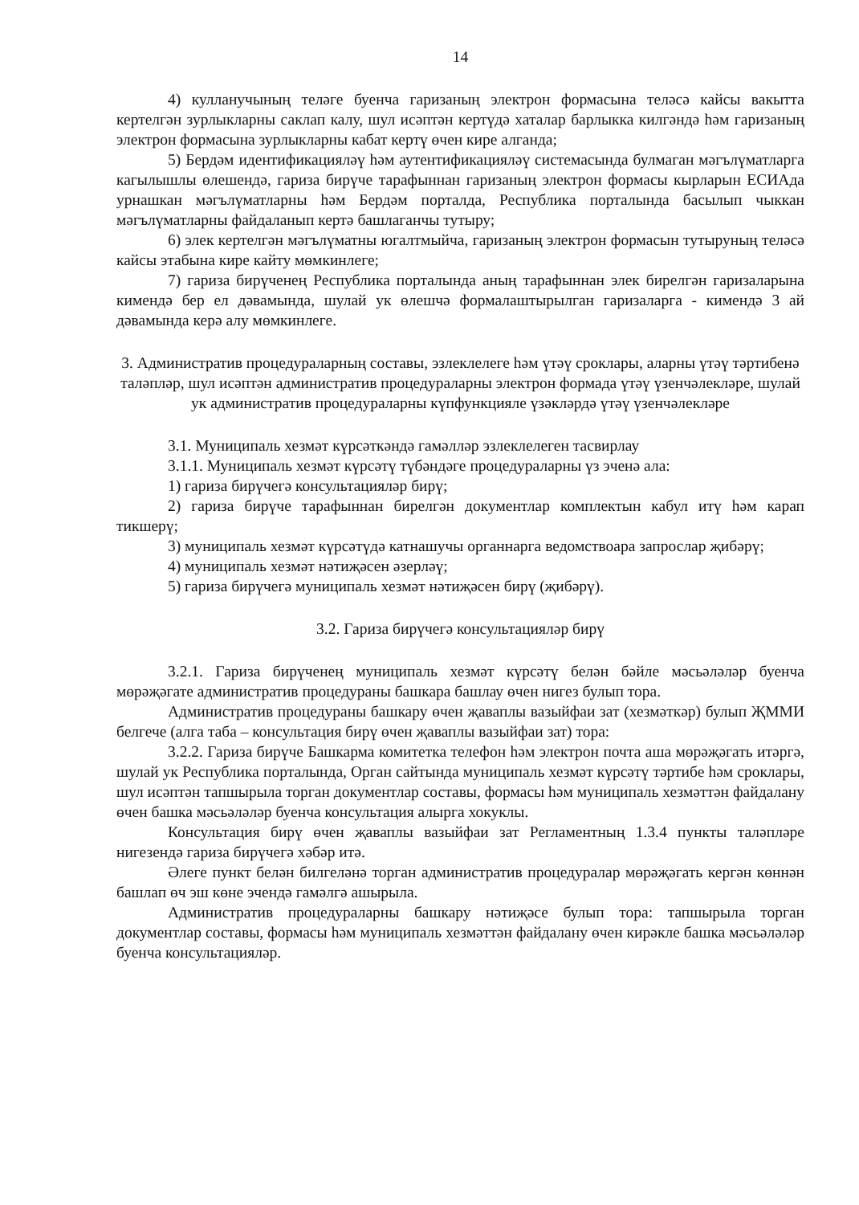14
4) кулланучының теләге буенча гаризаның электрон формасына теләсә кайсы вакытта кертелгән зурлыкларны саклап калу, шул исәптән кертүдә хаталар барлыкка килгәндә һәм гаризаның электрон формасына зурлыкларны кабат кертү өчен кире алганда;
5) Бердәм идентификацияләү һәм аутентификацияләү системасында булмаган мәгълүматларга кагылышлы өлешендә, гариза бирүче тарафыннан гаризаның электрон формасы кырларын ЕСИАда урнашкан мәгълүматларны һәм Бердәм порталда, Республика порталында басылып чыккан мәгълүматларны файдаланып кертә башлаганчы тутыру;
6) элек кертелгән мәгълүматны югалтмыйча, гаризаның электрон формасын тутыруның теләсә кайсы этабына кире кайту мөмкинлеге;
7) гариза бирүченең Республика порталында аның тарафыннан элек бирелгән гаризаларына кимендә бер ел дәвамында, шулай ук өлешчә формалаштырылган гаризаларга - кимендә 3 ай дәвамында керә алу мөмкинлеге.
3. Административ процедураларның составы, эзлеклелеге һәм үтәү сроклары, аларны үтәү тәртибенә таләпләр, шул исәптән административ процедураларны электрон формада үтәү үзенчәлекләре, шулай ук административ процедураларны күпфункцияле үзәкләрдә үтәү үзенчәлекләре
3.1. Муниципаль хезмәт күрсәткәндә гамәлләр эзлеклелеген тасвирлау
3.1.1. Муниципаль хезмәт күрсәтү түбәндәге процедураларны үз эченә ала:
1) гариза бирүчегә консультацияләр бирү;
2) гариза бирүче тарафыннан бирелгән документлар комплектын кабул итү һәм карап тикшерү;
3) муниципаль хезмәт күрсәтүдә катнашучы органнарга ведомствоара запрослар җибәрү;
4) муниципаль хезмәт нәтиҗәсен әзерләү;
5) гариза бирүчегә муниципаль хезмәт нәтиҗәсен бирү (җибәрү).
3.2. Гариза бирүчегә консультацияләр бирү
3.2.1. Гариза бирүченең муниципаль хезмәт күрсәтү белән бәйле мәсьәләләр буенча мөрәҗәгате административ процедураны башкара башлау өчен нигез булып тора.
Административ процедураны башкару өчен җаваплы вазыйфаи зат (хезмәткәр) булып ҖММИ белгече (алга таба – консультация бирү өчен җаваплы вазыйфаи зат) тора:
3.2.2. Гариза бирүче Башкарма комитетка телефон һәм электрон почта аша мөрәҗәгать итәргә, шулай ук Республика порталында, Орган сайтында муниципаль хезмәт күрсәтү тәртибе һәм сроклары, шул исәптән тапшырыла торган документлар составы, формасы һәм муниципаль хезмәттән файдалану өчен башка мәсьәләләр буенча консультация алырга хокуклы.
Консультация бирү өчен җаваплы вазыйфаи зат Регламентның 1.3.4 пункты таләпләре нигезендә гариза бирүчегә хәбәр итә.
Әлеге пункт белән билгеләнә торган административ процедуралар мөрәҗәгать кергән көннән башлап өч эш көне эчендә гамәлгә ашырыла.
Административ процедураларны башкару нәтиҗәсе булып тора: тапшырыла торган документлар составы, формасы һәм муниципаль хезмәттән файдалану өчен кирәкле башка мәсьәләләр буенча консультацияләр.